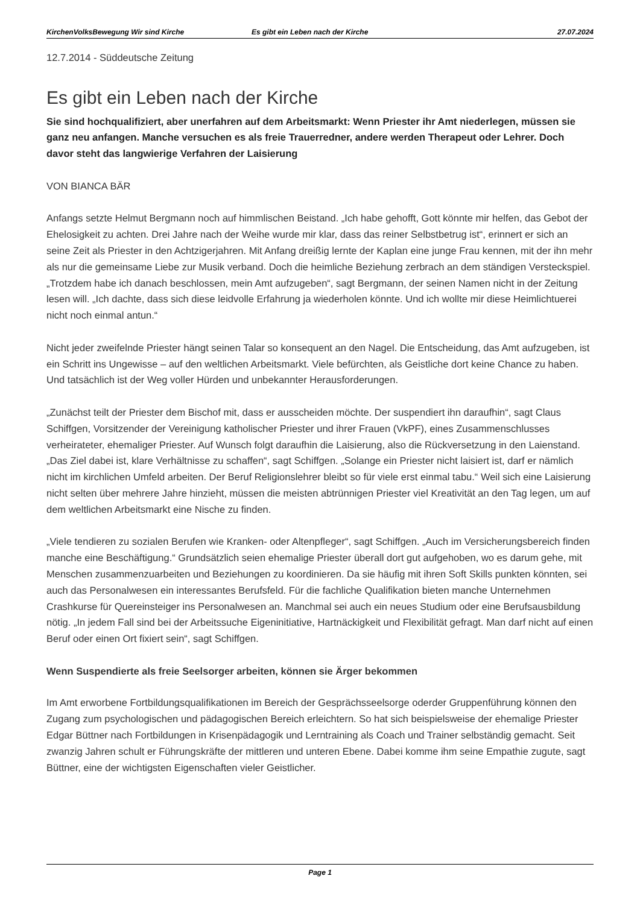KirchenVolksBewegung Wir sind Kirche Es gibt ein Leben nach der Kirche 27.07.2024
12.7.2014 - Süddeutsche Zeitung
Es gibt ein Leben nach der Kirche
Sie sind hochqualifiziert, aber unerfahren auf dem Arbeitsmarkt: Wenn Priester ihr Amt niederlegen, müssen sie ganz neu anfangen. Manche versuchen es als freie Trauerredner, andere werden Therapeut oder Lehrer. Doch davor steht das langwierige Verfahren der Laisierung
VON BIANCA BÄR
Anfangs setzte Helmut Bergmann noch auf himmlischen Beistand. „Ich habe gehofft, Gott könnte mir helfen, das Gebot der Ehelosigkeit zu achten. Drei Jahre nach der Weihe wurde mir klar, dass das reiner Selbstbetrug ist“, erinnert er sich an seine Zeit als Priester in den Achtzigerjahren. Mit Anfang dreißig lernte der Kaplan eine junge Frau kennen, mit der ihn mehr als nur die gemeinsame Liebe zur Musik verband. Doch die heimliche Beziehung zerbrach an dem ständigen Versteckspiel. „Trotzdem habe ich danach beschlossen, mein Amt aufzugeben“, sagt Bergmann, der seinen Namen nicht in der Zeitung lesen will. „Ich dachte, dass sich diese leidvolle Erfahrung ja wiederholen könnte. Und ich wollte mir diese Heimlichtuerei nicht noch einmal antun.“
Nicht jeder zweifelnde Priester hängt seinen Talar so konsequent an den Nagel. Die Entscheidung, das Amt aufzugeben, ist ein Schritt ins Ungewisse – auf den weltlichen Arbeitsmarkt. Viele befürchten, als Geistliche dort keine Chance zu haben. Und tatsächlich ist der Weg voller Hürden und unbekannter Herausforderungen.
„Zunächst teilt der Priester dem Bischof mit, dass er ausscheiden möchte. Der suspendiert ihn daraufhin“, sagt Claus Schiffgen, Vorsitzender der Vereinigung katholischer Priester und ihrer Frauen (VkPF), eines Zusammenschlusses verheirateter, ehemaliger Priester. Auf Wunsch folgt daraufhin die Laisierung, also die Rückversetzung in den Laienstand. „Das Ziel dabei ist, klare Verhältnisse zu schaffen“, sagt Schiffgen. „Solange ein Priester nicht laisiert ist, darf er nämlich nicht im kirchlichen Umfeld arbeiten. Der Beruf Religionslehrer bleibt so für viele erst einmal tabu.“ Weil sich eine Laisierung nicht selten über mehrere Jahre hinzieht, müssen die meisten abtrünnigen Priester viel Kreativität an den Tag legen, um auf dem weltlichen Arbeitsmarkt eine Nische zu finden.
„Viele tendieren zu sozialen Berufen wie Kranken- oder Altenpfleger“, sagt Schiffgen. „Auch im Versicherungsbereich finden manche eine Beschäftigung.“ Grundsätzlich seien ehemalige Priester überall dort gut aufgehoben, wo es darum gehe, mit Menschen zusammenzuarbeiten und Beziehungen zu koordinieren. Da sie häufig mit ihren Soft Skills punkten könnten, sei auch das Personalwesen ein interessantes Berufsfeld. Für die fachliche Qualifikation bieten manche Unternehmen Crashkurse für Quereinsteiger ins Personalwesen an. Manchmal sei auch ein neues Studium oder eine Berufsausbildung nötig. „In jedem Fall sind bei der Arbeitssuche Eigeninitiative, Hartnäckigkeit und Flexibilität gefragt. Man darf nicht auf einen Beruf oder einen Ort fixiert sein“, sagt Schiffgen.
Wenn Suspendierte als freie Seelsorger arbeiten, können sie Ärger bekommen
Im Amt erworbene Fortbildungsqualifikationen im Bereich der Gesprächsseelsorge oderder Gruppenführung können den Zugang zum psychologischen und pädagogischen Bereich erleichtern. So hat sich beispielsweise der ehemalige Priester Edgar Büttner nach Fortbildungen in Krisenpädagogik und Lerntraining als Coach und Trainer selbständig gemacht. Seit zwanzig Jahren schult er Führungskräfte der mittleren und unteren Ebene. Dabei komme ihm seine Empathie zugute, sagt Büttner, eine der wichtigsten Eigenschaften vieler Geistlicher.
Page 1